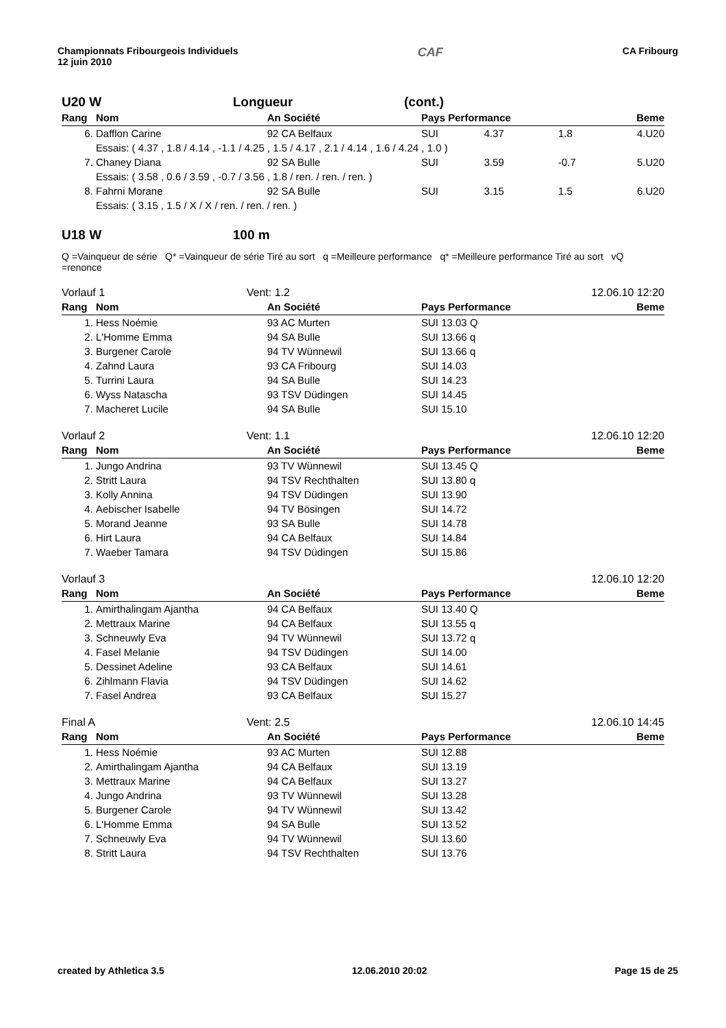Championnats Fribourgeois Individuels
12 juin 2010
CAF
CA Fribourg
U20 W Longueur (cont.)
| Rang | Nom | An Société | Pays Performance | | Beme |
| --- | --- | --- | --- | --- | --- |
| 6. | Dafflon Carine | 92 CA Belfaux | SUI 4.37 | 1.8 | 4.U20 |
| | Essais: ( 4.37 , 1.8 / 4.14 , -1.1 / 4.25 , 1.5 / 4.17 , 2.1 / 4.14 , 1.6 / 4.24 , 1.0 ) | | | | |
| 7. | Chaney Diana | 92 SA Bulle | SUI 3.59 | -0.7 | 5.U20 |
| | Essais: ( 3.58 , 0.6 / 3.59 , -0.7 / 3.56 , 1.8 / ren. / ren. / ren. ) | | | | |
| 8. | Fahrni Morane | 92 SA Bulle | SUI 3.15 | 1.5 | 6.U20 |
| | Essais: ( 3.15 , 1.5 / X / X / ren. / ren. / ren. ) | | | | |
U18 W 100 m
Q =Vainqueur de série Q* =Vainqueur de série Tiré au sort q =Meilleure performance q* =Meilleure performance Tiré au sort vQ =renonce
Vorlauf 1 Vent: 1.2 12.06.10 12:20
| Rang | Nom | An Société | Pays Performance | Beme |
| --- | --- | --- | --- | --- |
| 1. | Hess Noémie | 93 AC Murten | SUI 13.03 Q | |
| 2. | L'Homme Emma | 94 SA Bulle | SUI 13.66 q | |
| 3. | Burgener Carole | 94 TV Wünnewil | SUI 13.66 q | |
| 4. | Zahnd Laura | 93 CA Fribourg | SUI 14.03 | |
| 5. | Turrini Laura | 94 SA Bulle | SUI 14.23 | |
| 6. | Wyss Natascha | 93 TSV Düdingen | SUI 14.45 | |
| 7. | Macheret Lucile | 94 SA Bulle | SUI 15.10 | |
Vorlauf 2 Vent: 1.1 12.06.10 12:20
| Rang | Nom | An Société | Pays Performance | Beme |
| --- | --- | --- | --- | --- |
| 1. | Jungo Andrina | 93 TV Wünnewil | SUI 13.45 Q | |
| 2. | Stritt Laura | 94 TSV Rechthalten | SUI 13.80 q | |
| 3. | Kolly Annina | 94 TSV Düdingen | SUI 13.90 | |
| 4. | Aebischer Isabelle | 94 TV Bösingen | SUI 14.72 | |
| 5. | Morand Jeanne | 93 SA Bulle | SUI 14.78 | |
| 6. | Hirt Laura | 94 CA Belfaux | SUI 14.84 | |
| 7. | Waeber Tamara | 94 TSV Düdingen | SUI 15.86 | |
Vorlauf 3 12.06.10 12:20
| Rang | Nom | An Société | Pays Performance | Beme |
| --- | --- | --- | --- | --- |
| 1. | Amirthalingam Ajantha | 94 CA Belfaux | SUI 13.40 Q | |
| 2. | Mettraux Marine | 94 CA Belfaux | SUI 13.55 q | |
| 3. | Schneuwly Eva | 94 TV Wünnewil | SUI 13.72 q | |
| 4. | Fasel Melanie | 94 TSV Düdingen | SUI 14.00 | |
| 5. | Dessinet Adeline | 93 CA Belfaux | SUI 14.61 | |
| 6. | Zihlmann Flavia | 94 TSV Düdingen | SUI 14.62 | |
| 7. | Fasel Andrea | 93 CA Belfaux | SUI 15.27 | |
Final A Vent: 2.5 12.06.10 14:45
| Rang | Nom | An Société | Pays Performance | Beme |
| --- | --- | --- | --- | --- |
| 1. | Hess Noémie | 93 AC Murten | SUI 12.88 | |
| 2. | Amirthalingam Ajantha | 94 CA Belfaux | SUI 13.19 | |
| 3. | Mettraux Marine | 94 CA Belfaux | SUI 13.27 | |
| 4. | Jungo Andrina | 93 TV Wünnewil | SUI 13.28 | |
| 5. | Burgener Carole | 94 TV Wünnewil | SUI 13.42 | |
| 6. | L'Homme Emma | 94 SA Bulle | SUI 13.52 | |
| 7. | Schneuwly Eva | 94 TV Wünnewil | SUI 13.60 | |
| 8. | Stritt Laura | 94 TSV Rechthalten | SUI 13.76 | |
created by Athletica 3.5 12.06.2010 20:02 Page 15 de 25